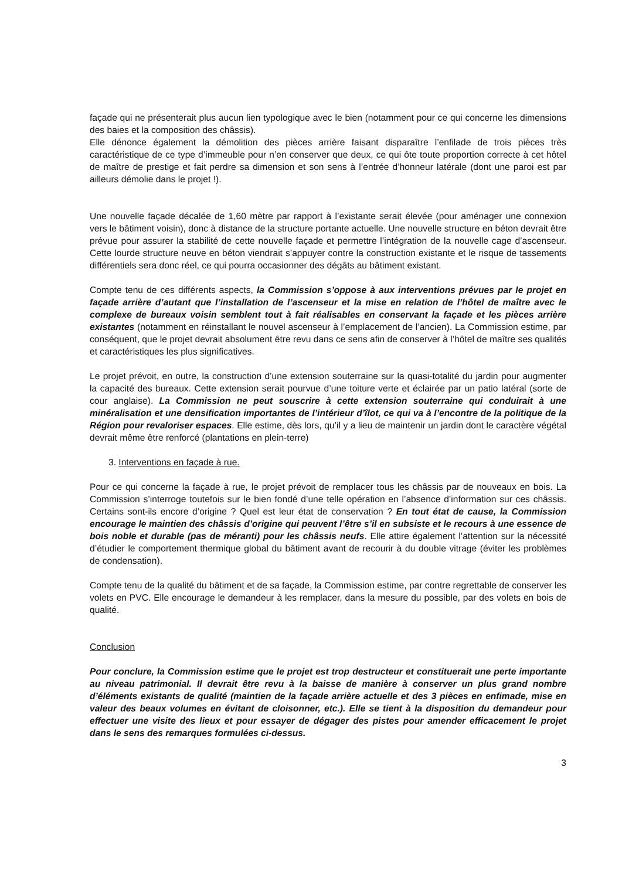façade qui ne présenterait plus aucun lien typologique avec le bien (notamment pour ce qui concerne les dimensions des baies et la composition des châssis).
Elle dénonce également la démolition des pièces arrière faisant disparaître l’enfilade de trois pièces très caractéristique de ce type d’immeuble pour n’en conserver que deux, ce qui ôte toute proportion correcte à cet hôtel de maître de prestige et fait perdre sa dimension et son sens à l’entrée d’honneur latérale (dont une paroi est par ailleurs démolie dans le projet !).
Une nouvelle façade décalée de 1,60 mètre par rapport à l’existante serait élevée (pour aménager une connexion vers le bâtiment voisin), donc à distance de la structure portante actuelle. Une nouvelle structure en béton devrait être prévue pour assurer la stabilité de cette nouvelle façade et permettre l’intégration de la nouvelle cage d’ascenseur. Cette lourde structure neuve en béton viendrait s’appuyer contre la construction existante et le risque de tassements différentiels sera donc réel, ce qui pourra occasionner des dégâts au bâtiment existant.
Compte tenu de ces différents aspects, la Commission s’oppose à aux interventions prévues par le projet en façade arrière d’autant que l’installation de l’ascenseur et la mise en relation de l’hôtel de maître avec le complexe de bureaux voisin semblent tout à fait réalisables en conservant la façade et les pièces arrière existantes (notamment en réinstallant le nouvel ascenseur à l’emplacement de l’ancien). La Commission estime, par conséquent, que le projet devrait absolument être revu dans ce sens afin de conserver à l’hôtel de maître ses qualités et caractéristiques les plus significatives.
Le projet prévoit, en outre, la construction d’une extension souterraine sur la quasi-totalité du jardin pour augmenter la capacité des bureaux. Cette extension serait pourvue d’une toiture verte et éclairée par un patio latéral (sorte de cour anglaise). La Commission ne peut souscrire à cette extension souterraine qui conduirait à une minéralisation et une densification importantes de l’intérieur d’îlot, ce qui va à l’encontre de la politique de la Région pour revaloriser espaces. Elle estime, dès lors, qu’il y a lieu de maintenir un jardin dont le caractère végétal devrait même être renforcé (plantations en plein-terre)
3. Interventions en façade à rue.
Pour ce qui concerne la façade à rue, le projet prévoit de remplacer tous les châssis par de nouveaux en bois. La Commission s’interroge toutefois sur le bien fondé d’une telle opération en l’absence d’information sur ces châssis. Certains sont-ils encore d’origine ? Quel est leur état de conservation ? En tout état de cause, la Commission encourage le maintien des châssis d’origine qui peuvent l’être s’il en subsiste et le recours à une essence de bois noble et durable (pas de méranti) pour les châssis neufs. Elle attire également l’attention sur la nécessité d’étudier le comportement thermique global du bâtiment avant de recourir à du double vitrage (éviter les problèmes de condensation).
Compte tenu de la qualité du bâtiment et de sa façade, la Commission estime, par contre regrettable de conserver les volets en PVC. Elle encourage le demandeur à les remplacer, dans la mesure du possible, par des volets en bois de qualité.
Conclusion
Pour conclure, la Commission estime que le projet est trop destructeur et constituerait une perte importante au niveau patrimonial. Il devrait être revu à la baisse de manière à conserver un plus grand nombre d’éléments existants de qualité (maintien de la façade arrière actuelle et des 3 pièces en enfimade, mise en valeur des beaux volumes en évitant de cloisonner, etc.). Elle se tient à la disposition du demandeur pour effectuer une visite des lieux et pour essayer de dégager des pistes pour amender efficacement le projet dans le sens des remarques formulées ci-dessus.
3